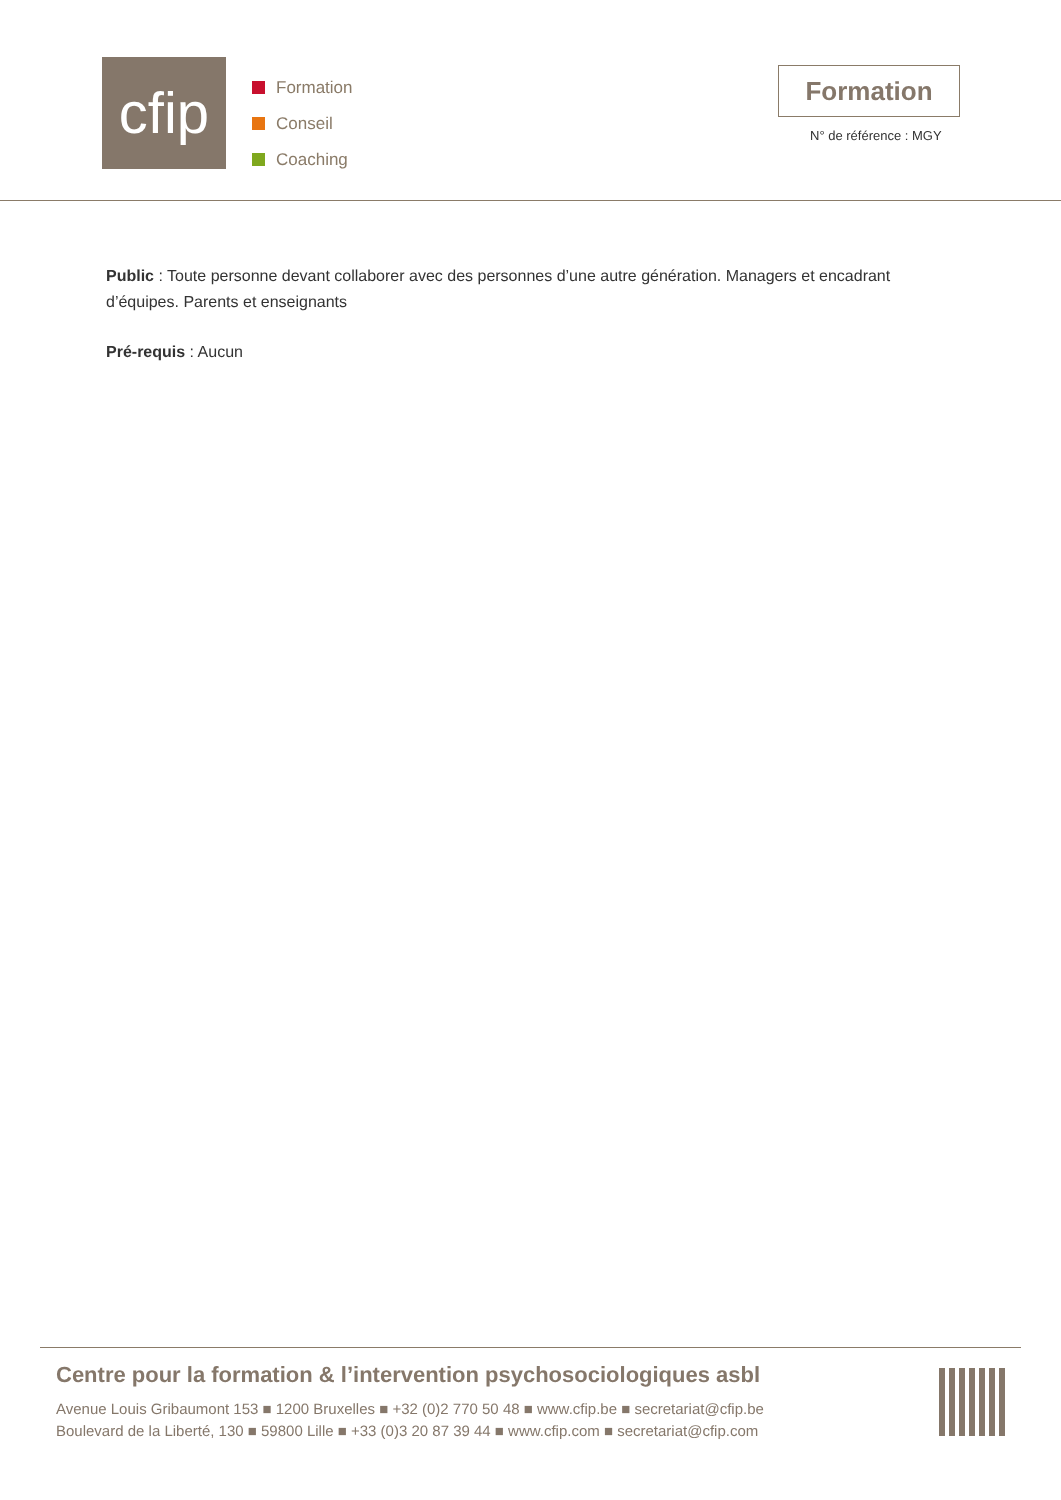cfip
Formation
Conseil
Coaching
Formation
N° de référence : MGY
Public : Toute personne devant collaborer avec des personnes d’une autre génération. Managers et encadrant d’équipes. Parents et enseignants
Pré-requis : Aucun
Centre pour la formation & l’intervention psychosociologiques asbl
Avenue Louis Gribaumont 153 ■ 1200 Bruxelles ■ +32 (0)2 770 50 48 ■ www.cfip.be ■ secretariat@cfip.be
Boulevard de la Liberté, 130 ■ 59800 Lille ■ +33 (0)3 20 87 39 44 ■ www.cfip.com ■ secretariat@cfip.com